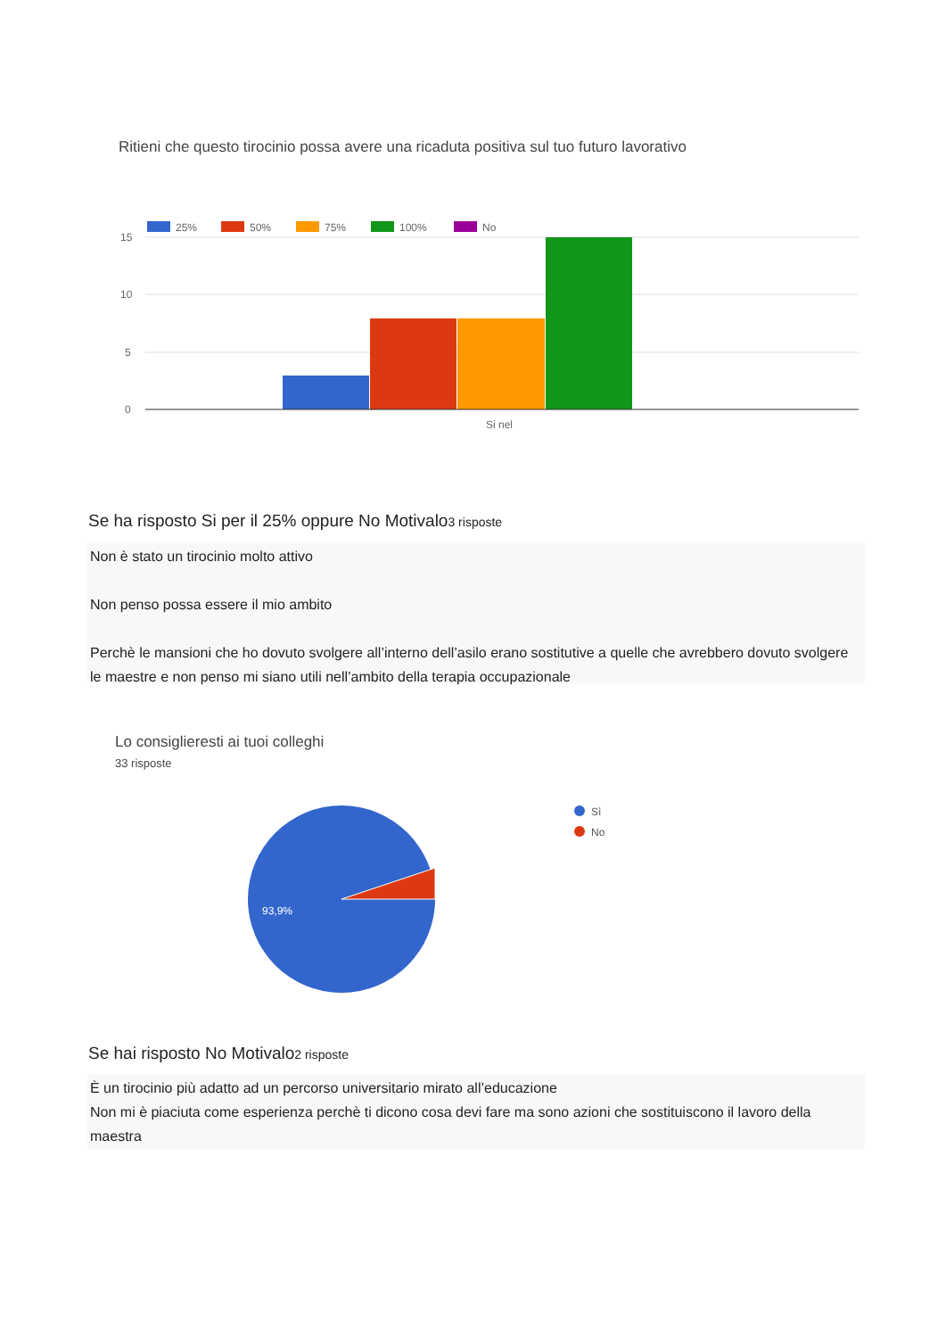Ritieni che questo tirocinio possa avere una ricaduta positiva sul tuo futuro lavorativo
25%
50%
75%
100%
No
15
10
5
0
Si nel
Se ha risposto Si per il 25% oppure No Motivalo3 risposte
Non è stato un tirocinio molto attivo
Non penso possa essere il mio ambito
Perchè le mansioni che ho dovuto svolgere all’interno dell’asilo erano sostitutive a quelle che avrebbero dovuto svolgere le maestre e non penso mi siano utili nell’ambito della terapia occupazionale
Lo consiglieresti ai tuoi colleghi
33 risposte
93,9%
Sì
No
Se hai risposto No Motivalo2 risposte
È un tirocinio più adatto ad un percorso universitario mirato all’educazione
Non mi è piaciuta come esperienza perchè ti dicono cosa devi fare ma sono azioni che sostituiscono il lavoro della maestra